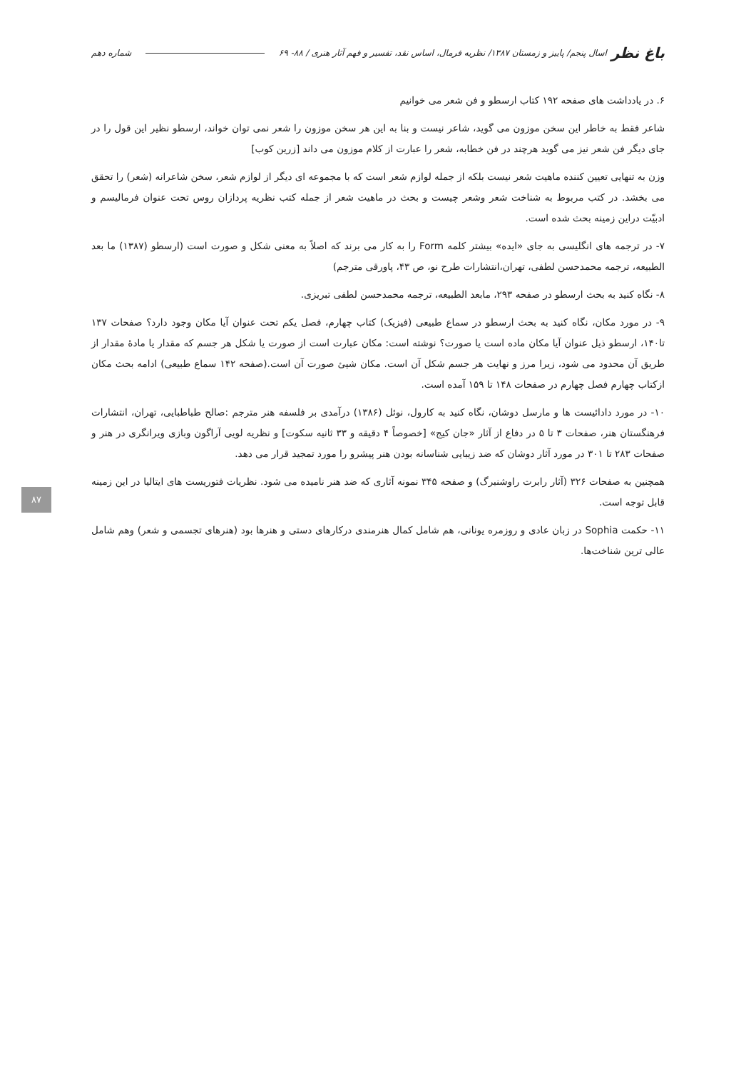باغ نظر اسال پنجم/ پاییز و زمستان ۱۳۸۷/ نظریه فرمال، اساس نقد، تفسیر و فهم آثار هنری / ۸۸- ۶۹ شماره دهم
۶. در یادداشت های صفحه ۱۹۲ کتاب ارسطو و فن شعر می خوانیم
شاعر فقط به خاطر این سخن موزون می گوید، شاعر نیست و بنا به این هر سخن موزون را شعر نمی توان خواند، ارسطو نظیر این قول را در جای دیگر فن شعر نیز می گوید هرچند در فن خطابه، شعر را عبارت از کلام موزون می داند [زرین کوب]
وزن به تنهایی تعیین کننده ماهیت شعر نیست بلکه از جمله لوازم شعر است که با مجموعه ای دیگر از لوازم شعر، سخن شاعرانه (شعر) را تحقق می بخشد. در کتب مربوط به شناخت شعر وشعر چیست و بحث در ماهیت شعر از جمله کتب نظریه پردازان روس تحت عنوان فرمالیسم و ادبیّت دراین زمینه بحث شده است.
۷- در ترجمه های انگلیسی به جای «ایده» بیشتر کلمه Form را به کار می برند که اصلاً به معنی شکل و صورت است (ارسطو (۱۳۸۷) ما بعد الطبیعه، ترجمه محمدحسن لطفی، تهران،انتشارات طرح نو، ص ۴۳، پاورقی مترجم)
۸- نگاه کنید به بحث ارسطو در صفحه ۲۹۳، مابعد الطبیعه، ترجمه محمدحسن لطفی تبریزی.
۹- در مورد مکان، نگاه کنید به بحث ارسطو در سماع طبیعی (فیزیک) کتاب چهارم، فصل یکم تحت عنوان آیا مکان وجود دارد؟ صفحات ۱۳۷ تا۱۴۰، ارسطو ذیل عنوان آیا مکان ماده است یا صورت؟ نوشته است: مکان عبارت است از صورت یا شکل هر جسم که مقدار یا مادهٔ مقدار از طریق آن محدود می شود، زیرا مرز و نهایت هر جسم شکل آن است. مکان شیئ صورت آن است.(صفحه ۱۴۲ سماع طبیعی) ادامه بحث مکان ازکتاب چهارم فصل چهارم در صفحات ۱۴۸ تا ۱۵۹ آمده است.
۱۰- در مورد دادائیست ها و مارسل دوشان، نگاه کنید به کارول، نوئل (۱۳۸۶) درآمدی بر فلسفه هنر مترجم :صالح طباطبایی، تهران، انتشارات فرهنگستان هنر، صفحات ۳ تا ۵ در دفاع از آثار «جان کیج» [خصوصاً ۴ دقیقه و ۳۳ ثانیه سکوت] و نظریه لویی آراگون وبازی ویرانگری در هنر و صفحات ۲۸۳ تا ۳۰۱ در مورد آثار دوشان که ضد زیبایی شناسانه بودن هنر پیشرو را مورد تمجید قرار می دهد.
همچنین به صفحات ۳۲۶ (آثار رابرت راوشنبرگ) و صفحه ۳۴۵ نمونه آثاری که ضد هنر نامیده می شود. نظریات فتوریست های ایتالیا در این زمینه قابل توجه است.
۱۱- حکمت Sophia در زبان عادی و روزمره یونانی، هم شامل کمال هنرمندی درکارهای دستی و هنرها بود (هنرهای تجسمی و شعر) وهم شامل عالی ترین شناخت‌ها.
۸۷